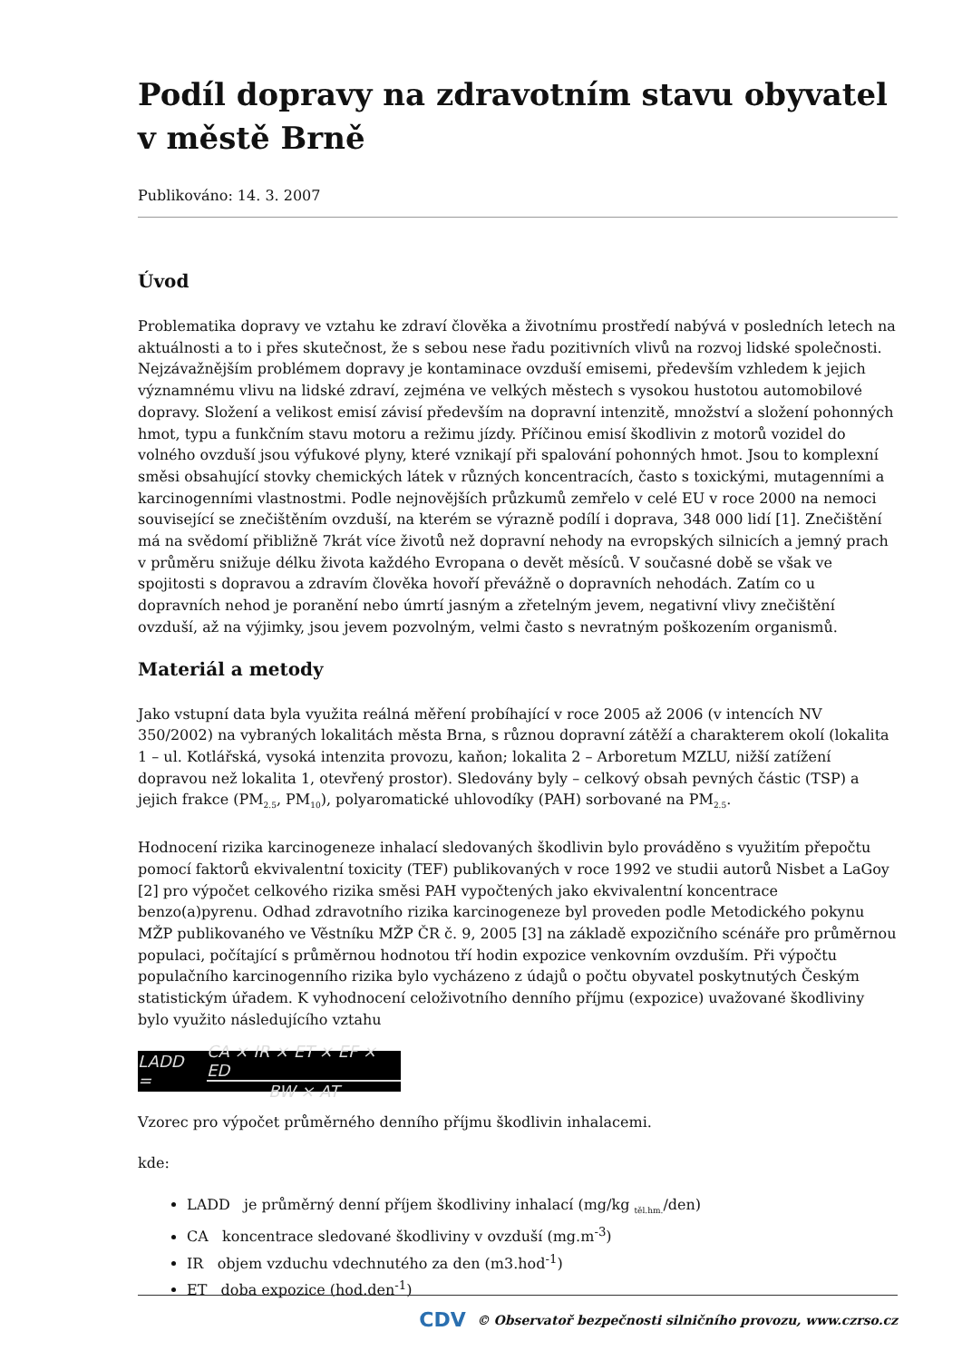Podíl dopravy na zdravotním stavu obyvatel v městě Brně
Publikováno: 14. 3. 2007
Úvod
Problematika dopravy ve vztahu ke zdraví člověka a životnímu prostředí nabývá v posledních letech na aktuálnosti a to i přes skutečnost, že s sebou nese řadu pozitivních vlivů na rozvoj lidské společnosti. Nejzávažnějším problémem dopravy je kontaminace ovzduší emisemi, především vzhledem k jejich významnému vlivu na lidské zdraví, zejména ve velkých městech s vysokou hustotou automobilové dopravy. Složení a velikost emisí závisí především na dopravní intenzitě, množství a složení pohonných hmot, typu a funkčním stavu motoru a režimu jízdy. Příčinou emisí škodlivin z motorů vozidel do volného ovzduší jsou výfukové plyny, které vznikají při spalování pohonných hmot. Jsou to komplexní směsi obsahující stovky chemických látek v různých koncentracích, často s toxickými, mutagenními a karcinogenními vlastnostmi. Podle nejnovějších průzkumů zemřelo v celé EU v roce 2000 na nemoci související se znečištěním ovzduší, na kterém se výrazně podílí i doprava, 348 000 lidí [1]. Znečištění má na svědomí přibližně 7krát více životů než dopravní nehody na evropských silnicích a jemný prach v průměru snižuje délku života každého Evropana o devět měsíců. V současné době se však ve spojitosti s dopravou a zdravím člověka hovoří převážně o dopravních nehodách. Zatím co u dopravních nehod je poranění nebo úmrtí jasným a zřetelným jevem, negativní vlivy znečištění ovzduší, až na výjimky, jsou jevem pozvolným, velmi často s nevratným poškozením organismů.
Materiál a metody
Jako vstupní data byla využita reálná měření probíhající v roce 2005 až 2006 (v intencích NV 350/2002) na vybraných lokalitách města Brna, s různou dopravní zátěží a charakterem okolí (lokalita 1 – ul. Kotlářská, vysoká intenzita provozu, kaňon; lokalita 2 – Arboretum MZLU, nižší zatížení dopravou než lokalita 1, otevřený prostor). Sledovány byly – celkový obsah pevných částic (TSP) a jejich frakce (PM<sub>2.5</sub>, PM<sub>10</sub>), polyaromatické uhlovodíky (PAH) sorbované na PM<sub>2.5</sub>.
Hodnocení rizika karcinogeneze inhalací sledovaných škodlivin bylo prováděno s využitím přepočtu pomocí faktorů ekvivalentní toxicity (TEF) publikovaných v roce 1992 ve studii autorů Nisbet a LaGoy [2] pro výpočet celkového rizika směsi PAH vypočtených jako ekvivalentní koncentrace benzo(a)pyrenu. Odhad zdravotního rizika karcinogeneze byl proveden podle Metodického pokynu MŽP publikovaného ve Věstníku MŽP ČR č. 9, 2005 [3] na základě expozičního scénáře pro průměrnou populaci, počítající s průměrnou hodnotou tří hodin expozice venkovním ovzduším. Při výpočtu populačního karcinogenního rizika bylo vycházeno z údajů o počtu obyvatel poskytnutých Českým statistickým úřadem. K vyhodnocení celoživotního denního příjmu (expozice) uvažované škodliviny bylo využito následujícího vztahu
LADD = CA × IR × ET × EF × ED BW × AT
Vzorec pro výpočet průměrného denního příjmu škodlivin inhalacemi.
kde:
LADD je průměrný denní příjem škodliviny inhalací (mg/kg <sub>těl.hm.</sub>/den)
CA koncentrace sledované škodliviny v ovzduší (mg.m<sup>-3</sup>)
IR objem vzduchu vdechnutého za den (m3.hod<sup>-1</sup>)
ET doba expozice (hod.den<sup>-1</sup>)
CDV © Observatoř bezpečnosti silničního provozu, www.czrso.cz